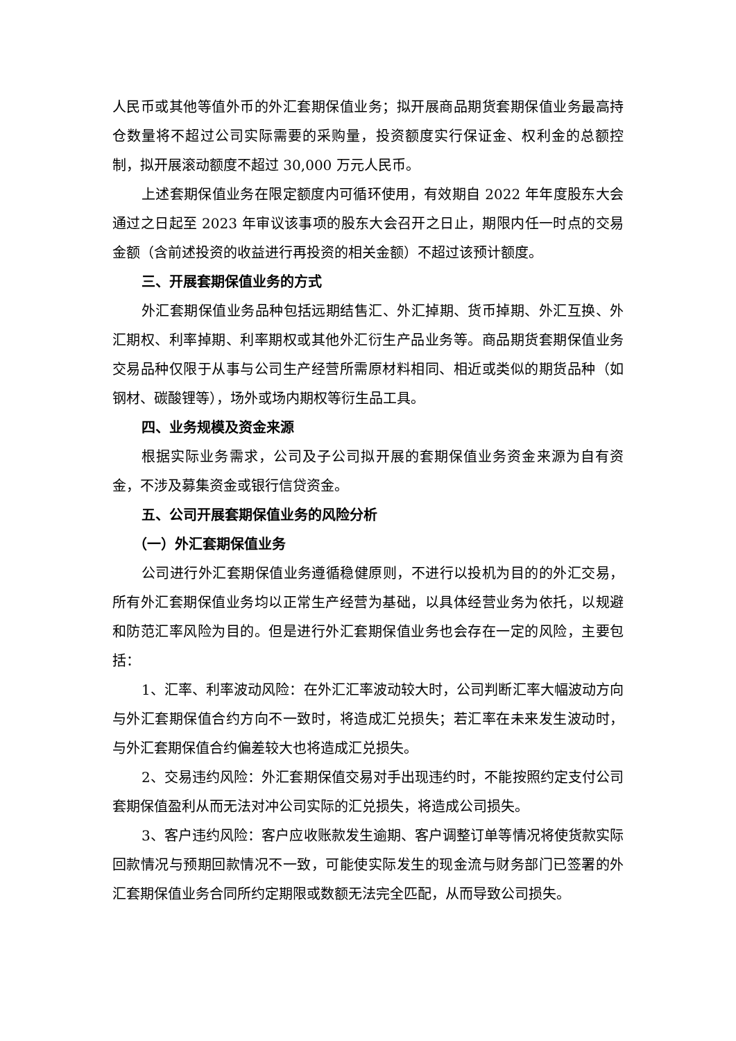人民币或其他等值外币的外汇套期保值业务；拟开展商品期货套期保值业务最高持仓数量将不超过公司实际需要的采购量，投资额度实行保证金、权利金的总额控制，拟开展滚动额度不超过 30,000 万元人民币。
上述套期保值业务在限定额度内可循环使用，有效期自 2022 年年度股东大会通过之日起至 2023 年审议该事项的股东大会召开之日止，期限内任一时点的交易金额（含前述投资的收益进行再投资的相关金额）不超过该预计额度。
三、开展套期保值业务的方式
外汇套期保值业务品种包括远期结售汇、外汇掉期、货币掉期、外汇互换、外汇期权、利率掉期、利率期权或其他外汇衍生产品业务等。商品期货套期保值业务交易品种仅限于从事与公司生产经营所需原材料相同、相近或类似的期货品种（如钢材、碳酸锂等），场外或场内期权等衍生品工具。
四、业务规模及资金来源
根据实际业务需求，公司及子公司拟开展的套期保值业务资金来源为自有资金，不涉及募集资金或银行信贷资金。
五、公司开展套期保值业务的风险分析
（一）外汇套期保值业务
公司进行外汇套期保值业务遵循稳健原则，不进行以投机为目的的外汇交易，所有外汇套期保值业务均以正常生产经营为基础，以具体经营业务为依托，以规避和防范汇率风险为目的。但是进行外汇套期保值业务也会存在一定的风险，主要包括：
1、汇率、利率波动风险：在外汇汇率波动较大时，公司判断汇率大幅波动方向与外汇套期保值合约方向不一致时，将造成汇兑损失；若汇率在未来发生波动时，与外汇套期保值合约偏差较大也将造成汇兑损失。
2、交易违约风险：外汇套期保值交易对手出现违约时，不能按照约定支付公司套期保值盈利从而无法对冲公司实际的汇兑损失，将造成公司损失。
3、客户违约风险：客户应收账款发生逾期、客户调整订单等情况将使货款实际回款情况与预期回款情况不一致，可能使实际发生的现金流与财务部门已签署的外汇套期保值业务合同所约定期限或数额无法完全匹配，从而导致公司损失。